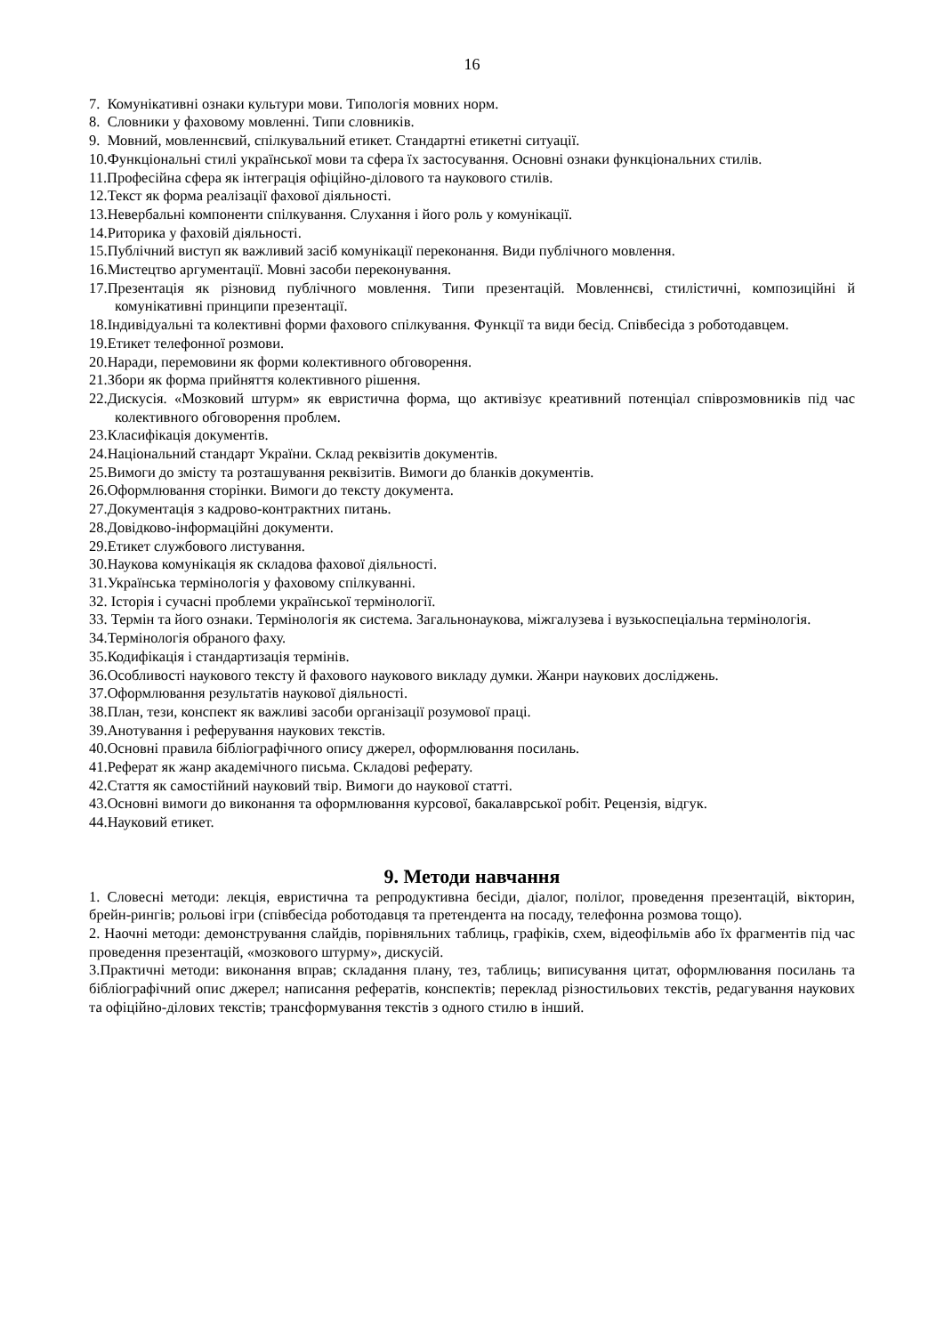16
7. Комунікативні ознаки культури мови. Типологія мовних норм.
8. Словники у фаховому мовленні. Типи словників.
9. Мовний, мовленнєвий, спілкувальний етикет. Стандартні етикетні ситуації.
10.Функціональні стилі української мови та сфера їх застосування. Основні ознаки функціональних стилів.
11.Професійна сфера як інтеграція офіційно-ділового та наукового стилів.
12.Текст як форма реалізації фахової діяльності.
13.Невербальні компоненти спілкування. Слухання і його роль у комунікації.
14.Риторика у фаховій діяльності.
15.Публічний виступ як важливий засіб комунікації переконання. Види публічного мовлення.
16.Мистецтво аргументації. Мовні засоби переконування.
17.Презентація як різновид публічного мовлення. Типи презентацій. Мовленнєві, стилістичні, композиційні й комунікативні принципи презентації.
18.Індивідуальні та колективні форми фахового спілкування. Функції та види бесід. Співбесіда з роботодавцем.
19.Етикет телефонної розмови.
20.Наради, перемовини як форми колективного обговорення.
21.Збори як форма прийняття колективного рішення.
22.Дискусія. «Мозковий штурм» як евристична форма, що активізує креативний потенціал співрозмовників під час колективного обговорення проблем.
23.Класифікація документів.
24.Національний стандарт України. Склад реквізитів документів.
25.Вимоги до змісту та розташування реквізитів. Вимоги до бланків документів.
26.Оформлювання сторінки. Вимоги до тексту документа.
27.Документація з кадрово-контрактних питань.
28.Довідково-інформаційні документи.
29.Етикет службового листування.
30.Наукова комунікація як складова фахової діяльності.
31.Українська термінологія у фаховому спілкуванні.
32. Історія і сучасні проблеми української термінології.
33. Термін та його ознаки. Термінологія як система. Загальнонаукова, міжгалузева і вузькоспеціальна термінологія.
34.Термінологія обраного фаху.
35.Кодифікація і стандартизація термінів.
36.Особливості наукового тексту й фахового наукового викладу думки. Жанри наукових досліджень.
37.Оформлювання результатів наукової діяльності.
38.План, тези, конспект як важливі засоби організації розумової праці.
39.Анотування і реферування наукових текстів.
40.Основні правила бібліографічного опису джерел, оформлювання посилань.
41.Реферат як жанр академічного письма. Складові реферату.
42.Стаття як самостійний науковий твір. Вимоги до наукової статті.
43.Основні вимоги до виконання та оформлювання курсової, бакалаврської робіт. Рецензія, відгук.
44.Науковий етикет.
9. Методи навчання
1. Словесні методи: лекція, евристична та репродуктивна бесіди, діалог, полілог, проведення презентацій, вікторин, брейн-рингів; рольові ігри (співбесіда роботодавця та претендента на посаду, телефонна розмова тощо).
2. Наочні методи: демонстрування слайдів, порівняльних таблиць, графіків, схем, відеофільмів або їх фрагментів під час проведення презентацій, «мозкового штурму», дискусій.
3.Практичні методи: виконання вправ; складання плану, тез, таблиць; виписування цитат, оформлювання посилань та бібліографічний опис джерел; написання рефератів, конспектів; переклад різностильових текстів, редагування наукових та офіційно-ділових текстів; трансформування текстів з одного стилю в інший.